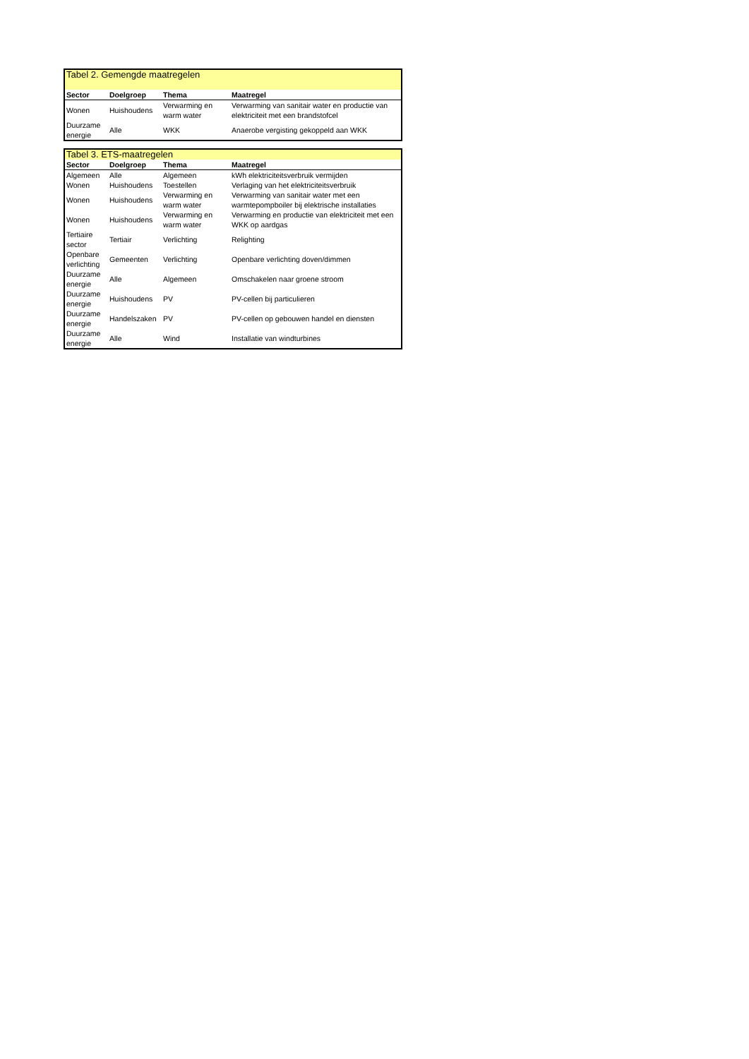| Tabel 2. Gemengde maatregelen | | | |
| Sector | Doelgroep | Thema | Maatregel |
| Wonen | Huishoudens | Verwarming en warm water | Verwarming van sanitair water en productie van elektriciteit met een brandstofcel |
| Duurzame energie | Alle | WKK | Anaerobe vergisting gekoppeld aan WKK |
| Tabel 3. ETS-maatregelen | | | |
| Sector | Doelgroep | Thema | Maatregel |
| Algemeen | Alle | Algemeen | kWh elektriciteitsverbruik vermijden |
| Wonen | Huishoudens | Toestellen | Verlaging van het elektriciteitsverbruik |
| Wonen | Huishoudens | Verwarming en warm water | Verwarming van sanitair water met een warmtepompboiler bij elektrische installaties |
| Wonen | Huishoudens | Verwarming en warm water | Verwarming en productie van elektriciteit met een WKK op aardgas |
| Tertiaire sector | Tertiair | Verlichting | Relighting |
| Openbare verlichting | Gemeenten | Verlichting | Openbare verlichting doven/dimmen |
| Duurzame energie | Alle | Algemeen | Omschakelen naar groene stroom |
| Duurzame energie | Huishoudens | PV | PV-cellen bij particulieren |
| Duurzame energie | Handelszaken | PV | PV-cellen op gebouwen handel en diensten |
| Duurzame energie | Alle | Wind | Installatie van windturbines |